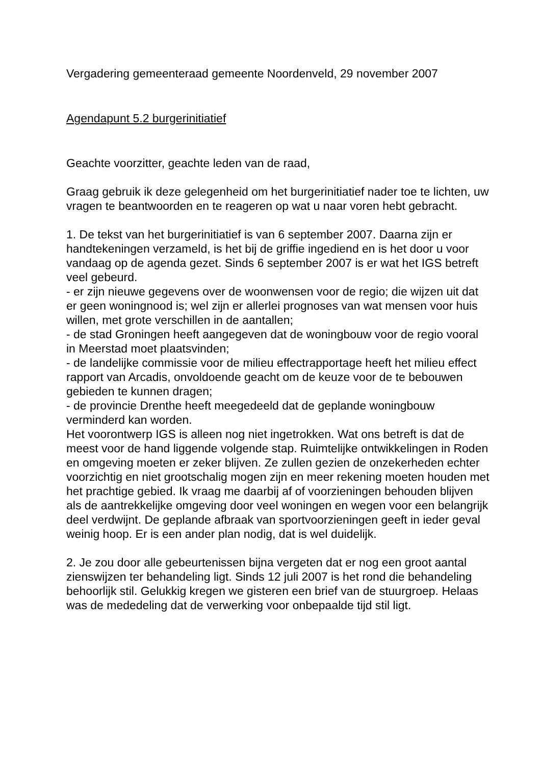Vergadering gemeenteraad gemeente Noordenveld, 29 november 2007
Agendapunt 5.2 burgerinitiatief
Geachte voorzitter, geachte leden van de raad,
Graag gebruik ik deze gelegenheid om het burgerinitiatief nader toe te lichten, uw vragen te beantwoorden en te reageren op wat u naar voren hebt gebracht.
1. De tekst van het burgerinitiatief is van 6 september 2007. Daarna zijn er handtekeningen verzameld, is het bij de griffie ingediend en is het door u voor vandaag op de agenda gezet. Sinds 6 september 2007 is er wat het IGS betreft veel gebeurd.
- er zijn nieuwe gegevens over de woonwensen voor de regio; die wijzen uit dat er geen woningnood is; wel zijn er allerlei prognoses van wat mensen voor huis willen, met grote verschillen in de aantallen;
- de stad Groningen heeft aangegeven dat de woningbouw voor de regio vooral in Meerstad moet plaatsvinden;
- de landelijke commissie voor de milieu effectrapportage heeft het milieu effect rapport van Arcadis, onvoldoende geacht om de keuze voor de te bebouwen gebieden te kunnen dragen;
- de provincie Drenthe heeft meegedeeld dat de geplande woningbouw verminderd kan worden.
Het voorontwerp IGS is alleen nog niet ingetrokken. Wat ons betreft is dat de meest voor de hand liggende volgende stap. Ruimtelijke ontwikkelingen in Roden en omgeving moeten er zeker blijven. Ze zullen gezien de onzekerheden echter voorzichtig en niet grootschalig mogen zijn en meer rekening moeten houden met het prachtige gebied. Ik vraag me daarbij af of voorzieningen behouden blijven als de aantrekkelijke omgeving door veel woningen en wegen voor een belangrijk deel verdwijnt. De geplande afbraak van sportvoorzieningen geeft in ieder geval weinig hoop. Er is een ander plan nodig, dat is wel duidelijk.
2. Je zou door alle gebeurtenissen bijna vergeten dat er nog een groot aantal zienswijzen ter behandeling ligt. Sinds 12 juli 2007 is het rond die behandeling behoorlijk stil. Gelukkig kregen we gisteren een brief van de stuurgroep. Helaas was de mededeling dat de verwerking voor onbepaalde tijd stil ligt.